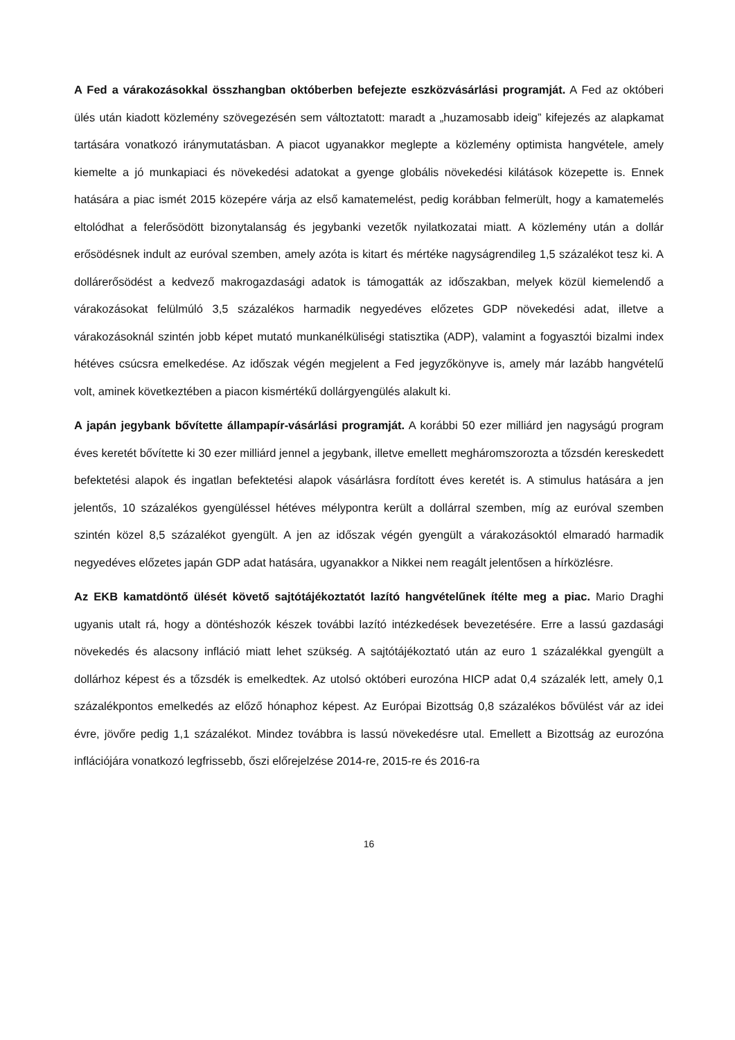A Fed a várakozásokkal összhangban októberben befejezte eszközvásárlási programját. A Fed az októberi ülés után kiadott közlemény szövegezésén sem változtatott: maradt a „huzamosabb ideig” kifejezés az alapkamat tartására vonatkozó iránymutatásban. A piacot ugyanakkor meglepte a közlemény optimista hangvétele, amely kiemelte a jó munkapiaci és növekedési adatokat a gyenge globális növekedési kilátások közepette is. Ennek hatására a piac ismét 2015 közepére várja az első kamatemelést, pedig korábban felmerült, hogy a kamatemelés eltolódhat a felerősödött bizonytalanság és jegybanki vezetők nyilatkozatai miatt. A közlemény után a dollár erősödésnek indult az euróval szemben, amely azóta is kitart és mértéke nagyságrendileg 1,5 százalékot tesz ki. A dollárerősödést a kedvező makrogazdasági adatok is támogatták az időszakban, melyek közül kiemelendő a várakozásokat felülmúló 3,5 százalékos harmadik negyedéves előzetes GDP növekedési adat, illetve a várakozásoknál szintén jobb képet mutató munkanélküliségi statisztika (ADP), valamint a fogyasztói bizalmi index hétéves csúcsra emelkedése. Az időszak végén megjelent a Fed jegyzőkönyve is, amely már lazább hangvételű volt, aminek következtében a piacon kismértékű dollárgyengülés alakult ki.
A japán jegybank bővítette állampapír-vásárlási programját. A korábbi 50 ezer milliárd jen nagyságú program éves keretét bővítette ki 30 ezer milliárd jennel a jegybank, illetve emellett megháromszorozta a tőzsdén kereskedett befektetési alapok és ingatlan befektetési alapok vásárlásra fordított éves keretét is. A stimulus hatására a jen jelentős, 10 százalékos gyengüléssel hétéves mélypontra került a dollárral szemben, míg az euróval szemben szintén közel 8,5 százalékot gyengült. A jen az időszak végén gyengült a várakozásoktól elmaradó harmadik negyedéves előzetes japán GDP adat hatására, ugyanakkor a Nikkei nem reagált jelentősen a hírközlésre.
Az EKB kamatdöntő ülését követő sajtótájékoztatót lazító hangvételűnek ítélte meg a piac. Mario Draghi ugyanis utalt rá, hogy a döntéshozók készek további lazító intézkedések bevezetésére. Erre a lassú gazdasági növekedés és alacsony infláció miatt lehet szükség. A sajtótájékoztató után az euro 1 százalékkal gyengült a dollárhoz képest és a tőzsdék is emelkedtek. Az utolsó októberi eurozóna HICP adat 0,4 százalék lett, amely 0,1 százalékpontos emelkedés az előző hónaphoz képest. Az Európai Bizottság 0,8 százalékos bővülést vár az idei évre, jövőre pedig 1,1 százalékot. Mindez továbbra is lassú növekedésre utal. Emellett a Bizottság az eurozóna inflációjára vonatkozó legfrissebb, őszi előrejelzése 2014-re, 2015-re és 2016-ra
16